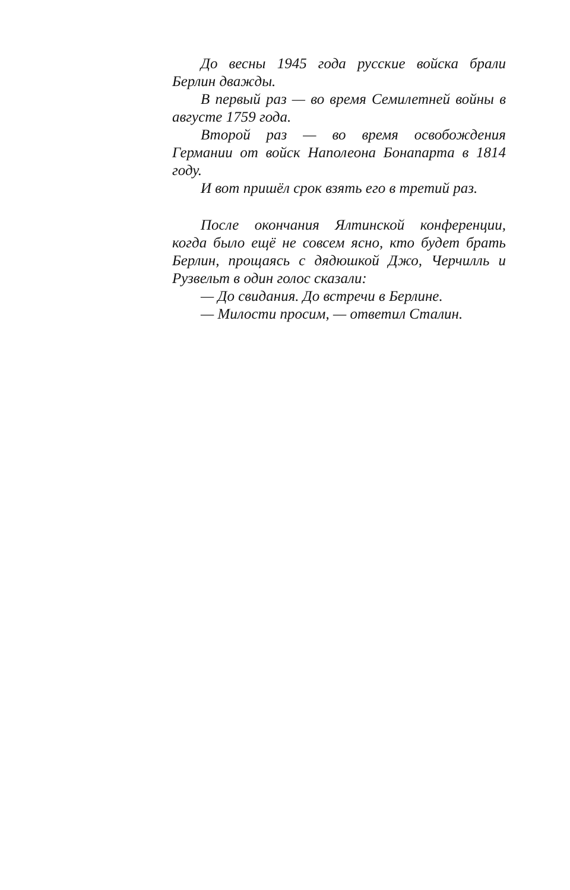До весны 1945 года русские войска брали Берлин дважды.
В первый раз — во время Семилетней войны в августе 1759 года.
Второй раз — во время освобождения Германии от войск Наполеона Бонапарта в 1814 году.
И вот пришёл срок взять его в третий раз.
После окончания Ялтинской конференции, когда было ещё не совсем ясно, кто будет брать Берлин, прощаясь с дядюшкой Джо, Черчилль и Рузвельт в один голос сказали:
— До свидания. До встречи в Берлине.
— Милости просим, — ответил Сталин.